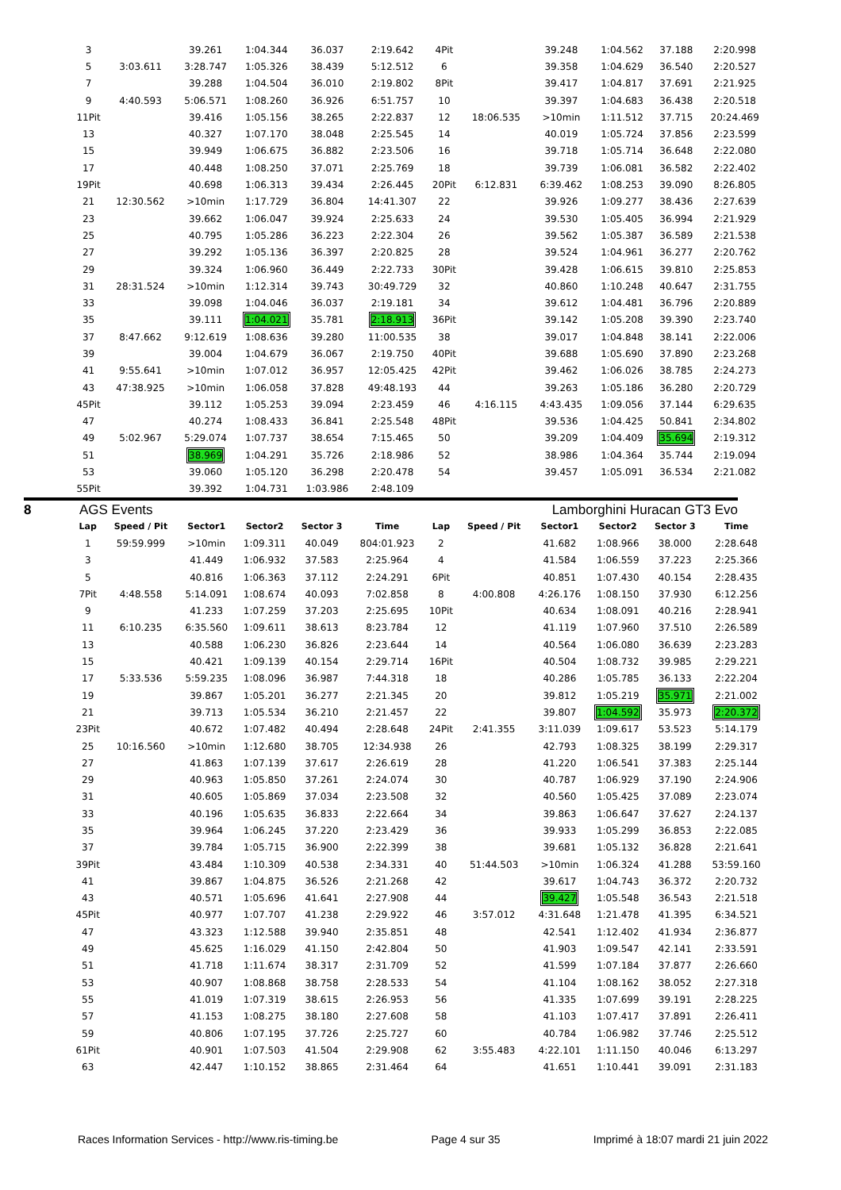| 3 | | 39.261 | 1:04.344 | 36.037 | 2:19.642 | 4Pit | | 39.248 | 1:04.562 | 37.188 | 2:20.998 |
| 5 | 3:03.611 | 3:28.747 | 1:05.326 | 38.439 | 5:12.512 | 6 | | 39.358 | 1:04.629 | 36.540 | 2:20.527 |
| 7 | | 39.288 | 1:04.504 | 36.010 | 2:19.802 | 8Pit | | 39.417 | 1:04.817 | 37.691 | 2:21.925 |
| 9 | 4:40.593 | 5:06.571 | 1:08.260 | 36.926 | 6:51.757 | 10 | | 39.397 | 1:04.683 | 36.438 | 2:20.518 |
| 11Pit | | 39.416 | 1:05.156 | 38.265 | 2:22.837 | 12 | 18:06.535 | >10min | 1:11.512 | 37.715 | 20:24.469 |
| 13 | | 40.327 | 1:07.170 | 38.048 | 2:25.545 | 14 | | 40.019 | 1:05.724 | 37.856 | 2:23.599 |
| 15 | | 39.949 | 1:06.675 | 36.882 | 2:23.506 | 16 | | 39.718 | 1:05.714 | 36.648 | 2:22.080 |
| 17 | | 40.448 | 1:08.250 | 37.071 | 2:25.769 | 18 | | 39.739 | 1:06.081 | 36.582 | 2:22.402 |
| 19Pit | | 40.698 | 1:06.313 | 39.434 | 2:26.445 | 20Pit | 6:12.831 | 6:39.462 | 1:08.253 | 39.090 | 8:26.805 |
| 21 | 12:30.562 | >10min | 1:17.729 | 36.804 | 14:41.307 | 22 | | 39.926 | 1:09.277 | 38.436 | 2:27.639 |
| 23 | | 39.662 | 1:06.047 | 39.924 | 2:25.633 | 24 | | 39.530 | 1:05.405 | 36.994 | 2:21.929 |
| 25 | | 40.795 | 1:05.286 | 36.223 | 2:22.304 | 26 | | 39.562 | 1:05.387 | 36.589 | 2:21.538 |
| 27 | | 39.292 | 1:05.136 | 36.397 | 2:20.825 | 28 | | 39.524 | 1:04.961 | 36.277 | 2:20.762 |
| 29 | | 39.324 | 1:06.960 | 36.449 | 2:22.733 | 30Pit | | 39.428 | 1:06.615 | 39.810 | 2:25.853 |
| 31 | 28:31.524 | >10min | 1:12.314 | 39.743 | 30:49.729 | 32 | | 40.860 | 1:10.248 | 40.647 | 2:31.755 |
| 33 | | 39.098 | 1:04.046 | 36.037 | 2:19.181 | 34 | | 39.612 | 1:04.481 | 36.796 | 2:20.889 |
| 35 | | 39.111 | 1:04.021 | 35.781 | 2:18.913 | 36Pit | | 39.142 | 1:05.208 | 39.390 | 2:23.740 |
| 37 | 8:47.662 | 9:12.619 | 1:08.636 | 39.280 | 11:00.535 | 38 | | 39.017 | 1:04.848 | 38.141 | 2:22.006 |
| 39 | | 39.004 | 1:04.679 | 36.067 | 2:19.750 | 40Pit | | 39.688 | 1:05.690 | 37.890 | 2:23.268 |
| 41 | 9:55.641 | >10min | 1:07.012 | 36.957 | 12:05.425 | 42Pit | | 39.462 | 1:06.026 | 38.785 | 2:24.273 |
| 43 | 47:38.925 | >10min | 1:06.058 | 37.828 | 49:48.193 | 44 | | 39.263 | 1:05.186 | 36.280 | 2:20.729 |
| 45Pit | | 39.112 | 1:05.253 | 39.094 | 2:23.459 | 46 | 4:16.115 | 4:43.435 | 1:09.056 | 37.144 | 6:29.635 |
| 47 | | 40.274 | 1:08.433 | 36.841 | 2:25.548 | 48Pit | | 39.536 | 1:04.425 | 50.841 | 2:34.802 |
| 49 | 5:02.967 | 5:29.074 | 1:07.737 | 38.654 | 7:15.465 | 50 | | 39.209 | 1:04.409 | 35.694 | 2:19.312 |
| 51 | | 38.969 | 1:04.291 | 35.726 | 2:18.986 | 52 | | 38.986 | 1:04.364 | 35.744 | 2:19.094 |
| 53 | | 39.060 | 1:05.120 | 36.298 | 2:20.478 | 54 | | 39.457 | 1:05.091 | 36.534 | 2:21.082 |
| 55Pit | | 39.392 | 1:04.731 | 1:03.986 | 2:48.109 | | | | | | |
8 AGS Events Lamborghini Huracan GT3 Evo
| Lap | Speed / Pit | Sector1 | Sector2 | Sector 3 | Time | Lap | Speed / Pit | Sector1 | Sector2 | Sector 3 | Time |
| --- | --- | --- | --- | --- | --- | --- | --- | --- | --- | --- | --- |
| 1 | 59:59.999 | >10min | 1:09.311 | 40.049 | 804:01.923 | 2 | | 41.682 | 1:08.966 | 38.000 | 2:28.648 |
| 3 | | 41.449 | 1:06.932 | 37.583 | 2:25.964 | 4 | | 41.584 | 1:06.559 | 37.223 | 2:25.366 |
| 5 | | 40.816 | 1:06.363 | 37.112 | 2:24.291 | 6Pit | | 40.851 | 1:07.430 | 40.154 | 2:28.435 |
| 7Pit | 4:48.558 | 5:14.091 | 1:08.674 | 40.093 | 7:02.858 | 8 | 4:00.808 | 4:26.176 | 1:08.150 | 37.930 | 6:12.256 |
| 9 | | 41.233 | 1:07.259 | 37.203 | 2:25.695 | 10Pit | | 40.634 | 1:08.091 | 40.216 | 2:28.941 |
| 11 | 6:10.235 | 6:35.560 | 1:09.611 | 38.613 | 8:23.784 | 12 | | 41.119 | 1:07.960 | 37.510 | 2:26.589 |
| 13 | | 40.588 | 1:06.230 | 36.826 | 2:23.644 | 14 | | 40.564 | 1:06.080 | 36.639 | 2:23.283 |
| 15 | | 40.421 | 1:09.139 | 40.154 | 2:29.714 | 16Pit | | 40.504 | 1:08.732 | 39.985 | 2:29.221 |
| 17 | 5:33.536 | 5:59.235 | 1:08.096 | 36.987 | 7:44.318 | 18 | | 40.286 | 1:05.785 | 36.133 | 2:22.204 |
| 19 | | 39.867 | 1:05.201 | 36.277 | 2:21.345 | 20 | | 39.812 | 1:05.219 | 35.971 | 2:21.002 |
| 21 | | 39.713 | 1:05.534 | 36.210 | 2:21.457 | 22 | | 39.807 | 1:04.592 | 35.973 | 2:20.372 |
| 23Pit | | 40.672 | 1:07.482 | 40.494 | 2:28.648 | 24Pit | 2:41.355 | 3:11.039 | 1:09.617 | 53.523 | 5:14.179 |
| 25 | 10:16.560 | >10min | 1:12.680 | 38.705 | 12:34.938 | 26 | | 42.793 | 1:08.325 | 38.199 | 2:29.317 |
| 27 | | 41.863 | 1:07.139 | 37.617 | 2:26.619 | 28 | | 41.220 | 1:06.541 | 37.383 | 2:25.144 |
| 29 | | 40.963 | 1:05.850 | 37.261 | 2:24.074 | 30 | | 40.787 | 1:06.929 | 37.190 | 2:24.906 |
| 31 | | 40.605 | 1:05.869 | 37.034 | 2:23.508 | 32 | | 40.560 | 1:05.425 | 37.089 | 2:23.074 |
| 33 | | 40.196 | 1:05.635 | 36.833 | 2:22.664 | 34 | | 39.863 | 1:06.647 | 37.627 | 2:24.137 |
| 35 | | 39.964 | 1:06.245 | 37.220 | 2:23.429 | 36 | | 39.933 | 1:05.299 | 36.853 | 2:22.085 |
| 37 | | 39.784 | 1:05.715 | 36.900 | 2:22.399 | 38 | | 39.681 | 1:05.132 | 36.828 | 2:21.641 |
| 39Pit | | 43.484 | 1:10.309 | 40.538 | 2:34.331 | 40 | 51:44.503 | >10min | 1:06.324 | 41.288 | 53:59.160 |
| 41 | | 39.867 | 1:04.875 | 36.526 | 2:21.268 | 42 | | 39.617 | 1:04.743 | 36.372 | 2:20.732 |
| 43 | | 40.571 | 1:05.696 | 41.641 | 2:27.908 | 44 | | 39.427 | 1:05.548 | 36.543 | 2:21.518 |
| 45Pit | | 40.977 | 1:07.707 | 41.238 | 2:29.922 | 46 | 3:57.012 | 4:31.648 | 1:21.478 | 41.395 | 6:34.521 |
| 47 | | 43.323 | 1:12.588 | 39.940 | 2:35.851 | 48 | | 42.541 | 1:12.402 | 41.934 | 2:36.877 |
| 49 | | 45.625 | 1:16.029 | 41.150 | 2:42.804 | 50 | | 41.903 | 1:09.547 | 42.141 | 2:33.591 |
| 51 | | 41.718 | 1:11.674 | 38.317 | 2:31.709 | 52 | | 41.599 | 1:07.184 | 37.877 | 2:26.660 |
| 53 | | 40.907 | 1:08.868 | 38.758 | 2:28.533 | 54 | | 41.104 | 1:08.162 | 38.052 | 2:27.318 |
| 55 | | 41.019 | 1:07.319 | 38.615 | 2:26.953 | 56 | | 41.335 | 1:07.699 | 39.191 | 2:28.225 |
| 57 | | 41.153 | 1:08.275 | 38.180 | 2:27.608 | 58 | | 41.103 | 1:07.417 | 37.891 | 2:26.411 |
| 59 | | 40.806 | 1:07.195 | 37.726 | 2:25.727 | 60 | | 40.784 | 1:06.982 | 37.746 | 2:25.512 |
| 61Pit | | 40.901 | 1:07.503 | 41.504 | 2:29.908 | 62 | 3:55.483 | 4:22.101 | 1:11.150 | 40.046 | 6:13.297 |
| 63 | | 42.447 | 1:10.152 | 38.865 | 2:31.464 | 64 | | 41.651 | 1:10.441 | 39.091 | 2:31.183 |
Races Information Services - http://www.ris-timing.be Page 4 sur 35 Imprimé à 18:07 mardi 21 juin 2022